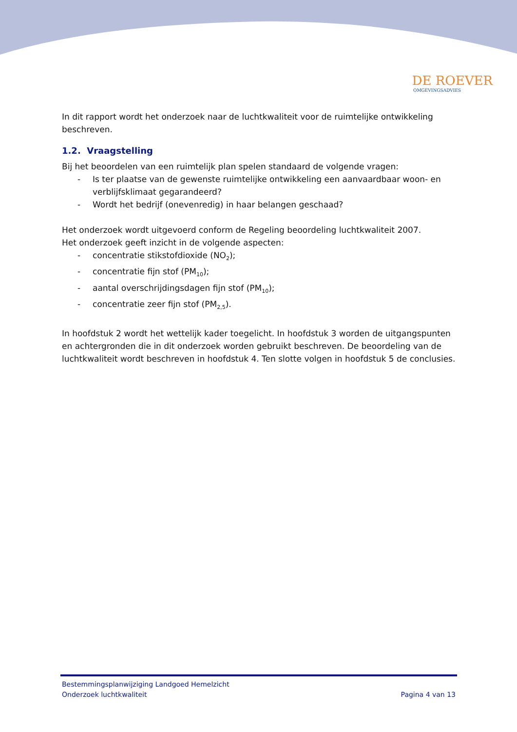DE ROEVER
OMGEVINGSADVIES
In dit rapport wordt het onderzoek naar de luchtkwaliteit voor de ruimtelijke ontwikkeling beschreven.
1.2. Vraagstelling
Bij het beoordelen van een ruimtelijk plan spelen standaard de volgende vragen:
- Is ter plaatse van de gewenste ruimtelijke ontwikkeling een aanvaardbaar woon- en verblijfsklimaat gegarandeerd?
- Wordt het bedrijf (onevenredig) in haar belangen geschaad?
Het onderzoek wordt uitgevoerd conform de Regeling beoordeling luchtkwaliteit 2007.
Het onderzoek geeft inzicht in de volgende aspecten:
- concentratie stikstofdioxide (NO<sub>2</sub>);
- concentratie fijn stof (PM<sub>10</sub>);
- aantal overschrijdingsdagen fijn stof (PM<sub>10</sub>);
- concentratie zeer fijn stof (PM<sub>2,5</sub>).
In hoofdstuk 2 wordt het wettelijk kader toegelicht. In hoofdstuk 3 worden de uitgangspunten en achtergronden die in dit onderzoek worden gebruikt beschreven. De beoordeling van de luchtkwaliteit wordt beschreven in hoofdstuk 4. Ten slotte volgen in hoofdstuk 5 de conclusies.
Bestemmingsplanwijziging Landgoed Hemelzicht
Onderzoek luchtkwaliteit Pagina 4 van 13